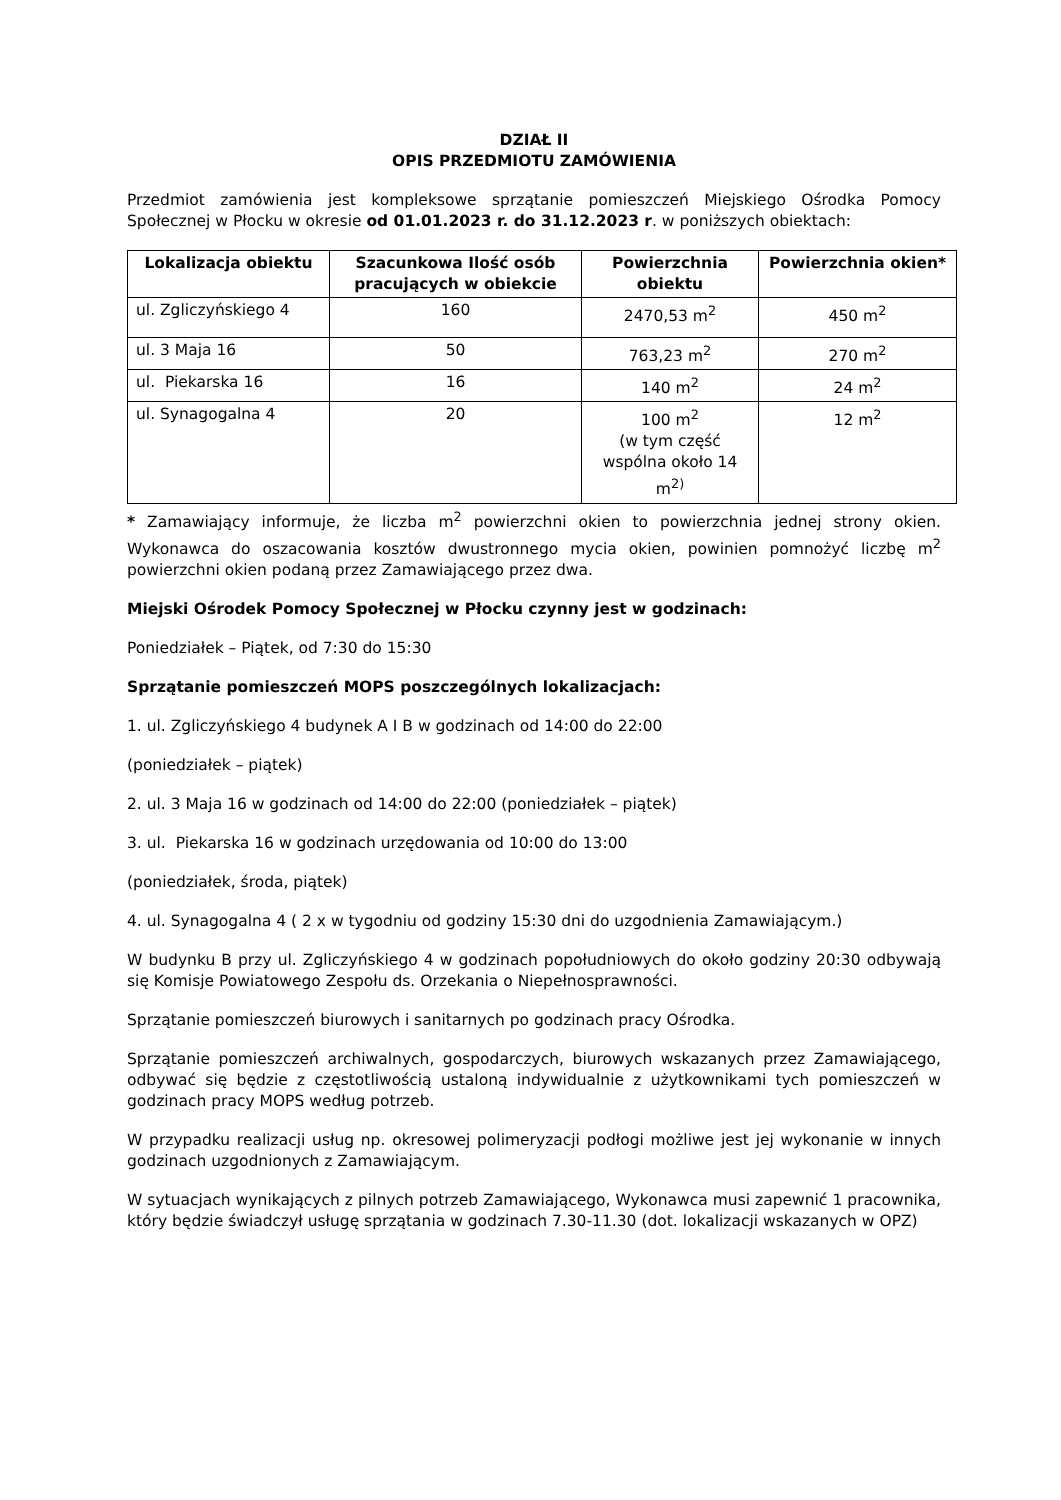DZIAŁ II
OPIS PRZEDMIOTU ZAMÓWIENIA
Przedmiot zamówienia jest kompleksowe sprzątanie pomieszczeń Miejskiego Ośrodka Pomocy Społecznej w Płocku w okresie od 01.01.2023 r. do 31.12.2023 r. w poniższych obiektach:
| Lokalizacja obiektu | Szacunkowa Ilość osób pracujących w obiekcie | Powierzchnia obiektu | Powierzchnia okien* |
| --- | --- | --- | --- |
| ul. Zgliczyńskiego 4 | 160 | 2470,53 m<sup>2</sup> | 450 m<sup>2</sup> |
| ul. 3 Maja 16 | 50 | 763,23 m<sup>2</sup> | 270 m<sup>2</sup> |
| ul. Piekarska 16 | 16 | 140 m<sup>2</sup> | 24 m<sup>2</sup> |
| ul. Synagogalna 4 | 20 | 100 m<sup>2</sup> (w tym część wspólna około 14 m<sup>2)</sup> | 12 m<sup>2</sup> |
* Zamawiający informuje, że liczba m<sup>2</sup> powierzchni okien to powierzchnia jednej strony okien. Wykonawca do oszacowania kosztów dwustronnego mycia okien, powinien pomnożyć liczbę m<sup>2</sup> powierzchni okien podaną przez Zamawiającego przez dwa.
Miejski Ośrodek Pomocy Społecznej w Płocku czynny jest w godzinach:
Poniedziałek – Piątek, od 7:30 do 15:30
Sprzątanie pomieszczeń MOPS poszczególnych lokalizacjach:
1. ul. Zgliczyńskiego 4 budynek A I B w godzinach od 14:00 do 22:00
(poniedziałek – piątek)
2. ul. 3 Maja 16 w godzinach od 14:00 do 22:00 (poniedziałek – piątek)
3. ul. Piekarska 16 w godzinach urzędowania od 10:00 do 13:00
(poniedziałek, środa, piątek)
4. ul. Synagogalna 4 ( 2 x w tygodniu od godziny 15:30 dni do uzgodnienia Zamawiającym.)
W budynku B przy ul. Zgliczyńskiego 4 w godzinach popołudniowych do około godziny 20:30 odbywają się Komisje Powiatowego Zespołu ds. Orzekania o Niepełnosprawności.
Sprzątanie pomieszczeń biurowych i sanitarnych po godzinach pracy Ośrodka.
Sprzątanie pomieszczeń archiwalnych, gospodarczych, biurowych wskazanych przez Zamawiającego, odbywać się będzie z częstotliwością ustaloną indywidualnie z użytkownikami tych pomieszczeń w godzinach pracy MOPS według potrzeb.
W przypadku realizacji usług np. okresowej polimeryzacji podłogi możliwe jest jej wykonanie w innych godzinach uzgodnionych z Zamawiającym.
W sytuacjach wynikających z pilnych potrzeb Zamawiającego, Wykonawca musi zapewnić 1 pracownika, który będzie świadczył usługę sprzątania w godzinach 7.30-11.30 (dot. lokalizacji wskazanych w OPZ)